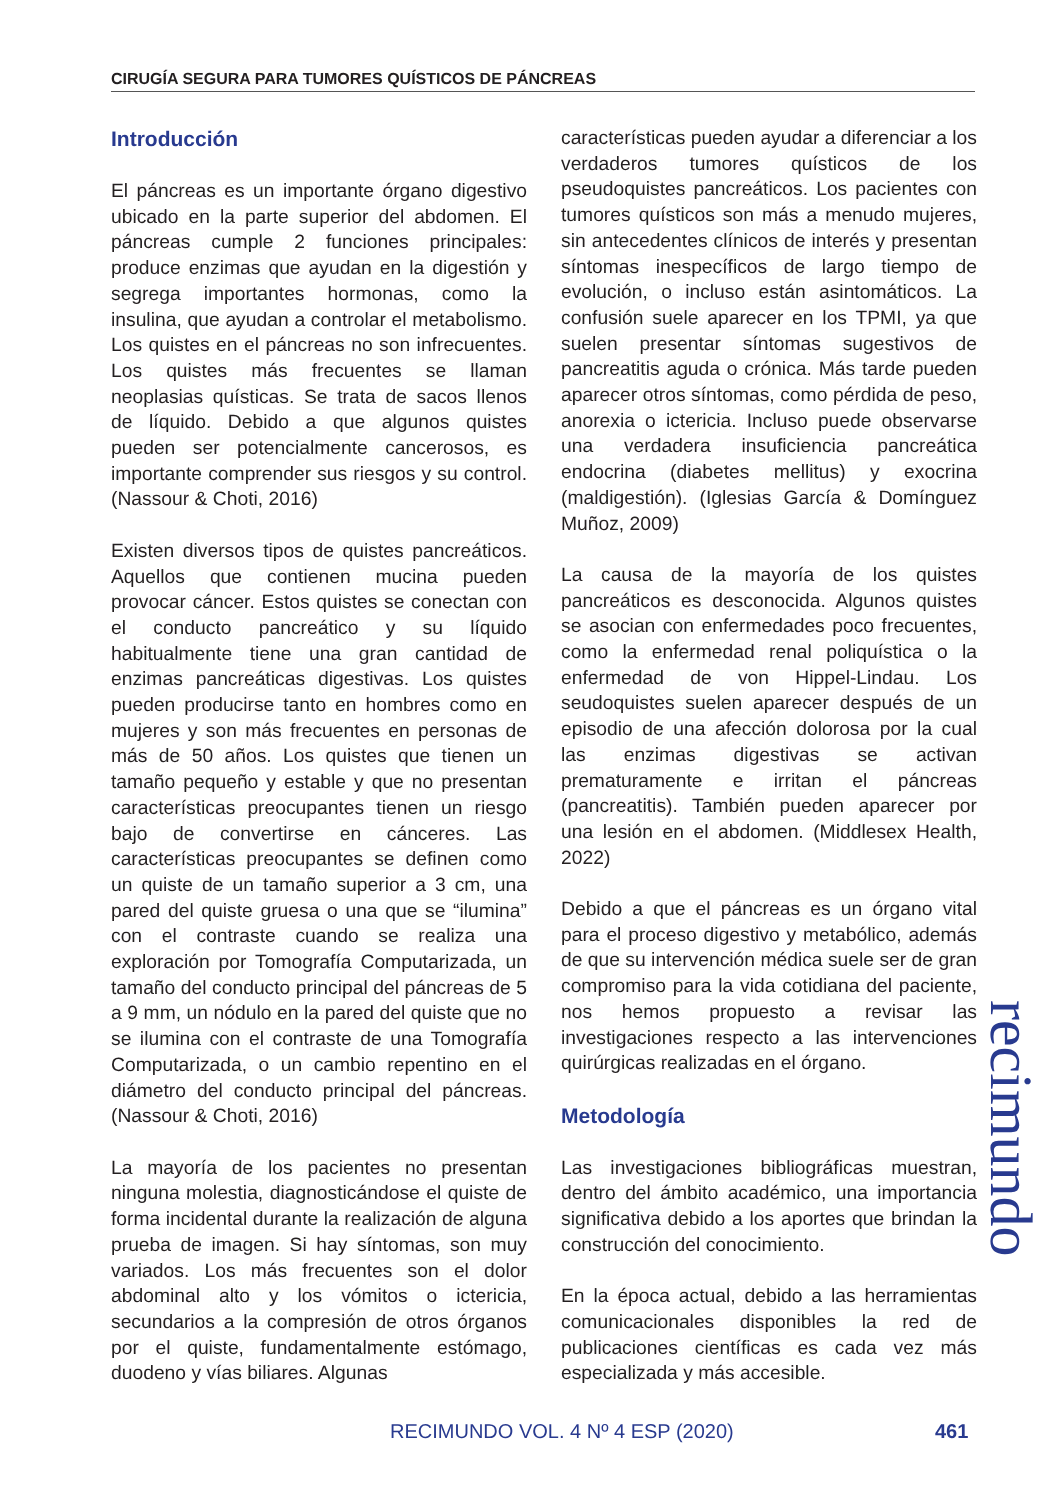CIRUGÍA SEGURA PARA TUMORES QUÍSTICOS DE PÁNCREAS
Introducción
El páncreas es un importante órgano digestivo ubicado en la parte superior del abdomen. El páncreas cumple 2 funciones principales: produce enzimas que ayudan en la digestión y segrega importantes hormonas, como la insulina, que ayudan a controlar el metabolismo. Los quistes en el páncreas no son infrecuentes. Los quistes más frecuentes se llaman neoplasias quísticas. Se trata de sacos llenos de líquido. Debido a que algunos quistes pueden ser potencialmente cancerosos, es importante comprender sus riesgos y su control. (Nassour & Choti, 2016)
Existen diversos tipos de quistes pancreáticos. Aquellos que contienen mucina pueden provocar cáncer. Estos quistes se conectan con el conducto pancreático y su líquido habitualmente tiene una gran cantidad de enzimas pancreáticas digestivas. Los quistes pueden producirse tanto en hombres como en mujeres y son más frecuentes en personas de más de 50 años. Los quistes que tienen un tamaño pequeño y estable y que no presentan características preocupantes tienen un riesgo bajo de convertirse en cánceres. Las características preocupantes se definen como un quiste de un tamaño superior a 3 cm, una pared del quiste gruesa o una que se “ilumina” con el contraste cuando se realiza una exploración por Tomografía Computarizada, un tamaño del conducto principal del páncreas de 5 a 9 mm, un nódulo en la pared del quiste que no se ilumina con el contraste de una Tomografía Computarizada, o un cambio repentino en el diámetro del conducto principal del páncreas. (Nassour & Choti, 2016)
La mayoría de los pacientes no presentan ninguna molestia, diagnosticándose el quiste de forma incidental durante la realización de alguna prueba de imagen. Si hay síntomas, son muy variados. Los más frecuentes son el dolor abdominal alto y los vómitos o ictericia, secundarios a la compresión de otros órganos por el quiste, fundamentalmente estómago, duodeno y vías biliares. Algunas
características pueden ayudar a diferenciar a los verdaderos tumores quísticos de los pseudoquistes pancreáticos. Los pacientes con tumores quísticos son más a menudo mujeres, sin antecedentes clínicos de interés y presentan síntomas inespecíficos de largo tiempo de evolución, o incluso están asintomáticos. La confusión suele aparecer en los TPMI, ya que suelen presentar síntomas sugestivos de pancreatitis aguda o crónica. Más tarde pueden aparecer otros síntomas, como pérdida de peso, anorexia o ictericia. Incluso puede observarse una verdadera insuficiencia pancreática endocrina (diabetes mellitus) y exocrina (maldigestión). (Iglesias García & Domínguez Muñoz, 2009)
La causa de la mayoría de los quistes pancreáticos es desconocida. Algunos quistes se asocian con enfermedades poco frecuentes, como la enfermedad renal poliquística o la enfermedad de von Hippel-Lindau. Los seudoquistes suelen aparecer después de un episodio de una afección dolorosa por la cual las enzimas digestivas se activan prematuramente e irritan el páncreas (pancreatitis). También pueden aparecer por una lesión en el abdomen. (Middlesex Health, 2022)
Debido a que el páncreas es un órgano vital para el proceso digestivo y metabólico, además de que su intervención médica suele ser de gran compromiso para la vida cotidiana del paciente, nos hemos propuesto a revisar las investigaciones respecto a las intervenciones quirúrgicas realizadas en el órgano.
Metodología
Las investigaciones bibliográficas muestran, dentro del ámbito académico, una importancia significativa debido a los aportes que brindan la construcción del conocimiento.
En la época actual, debido a las herramientas comunicacionales disponibles la red de publicaciones científicas es cada vez más especializada y más accesible.
recimundo
RECIMUNDO VOL. 4 Nº 4 ESP (2020)
461